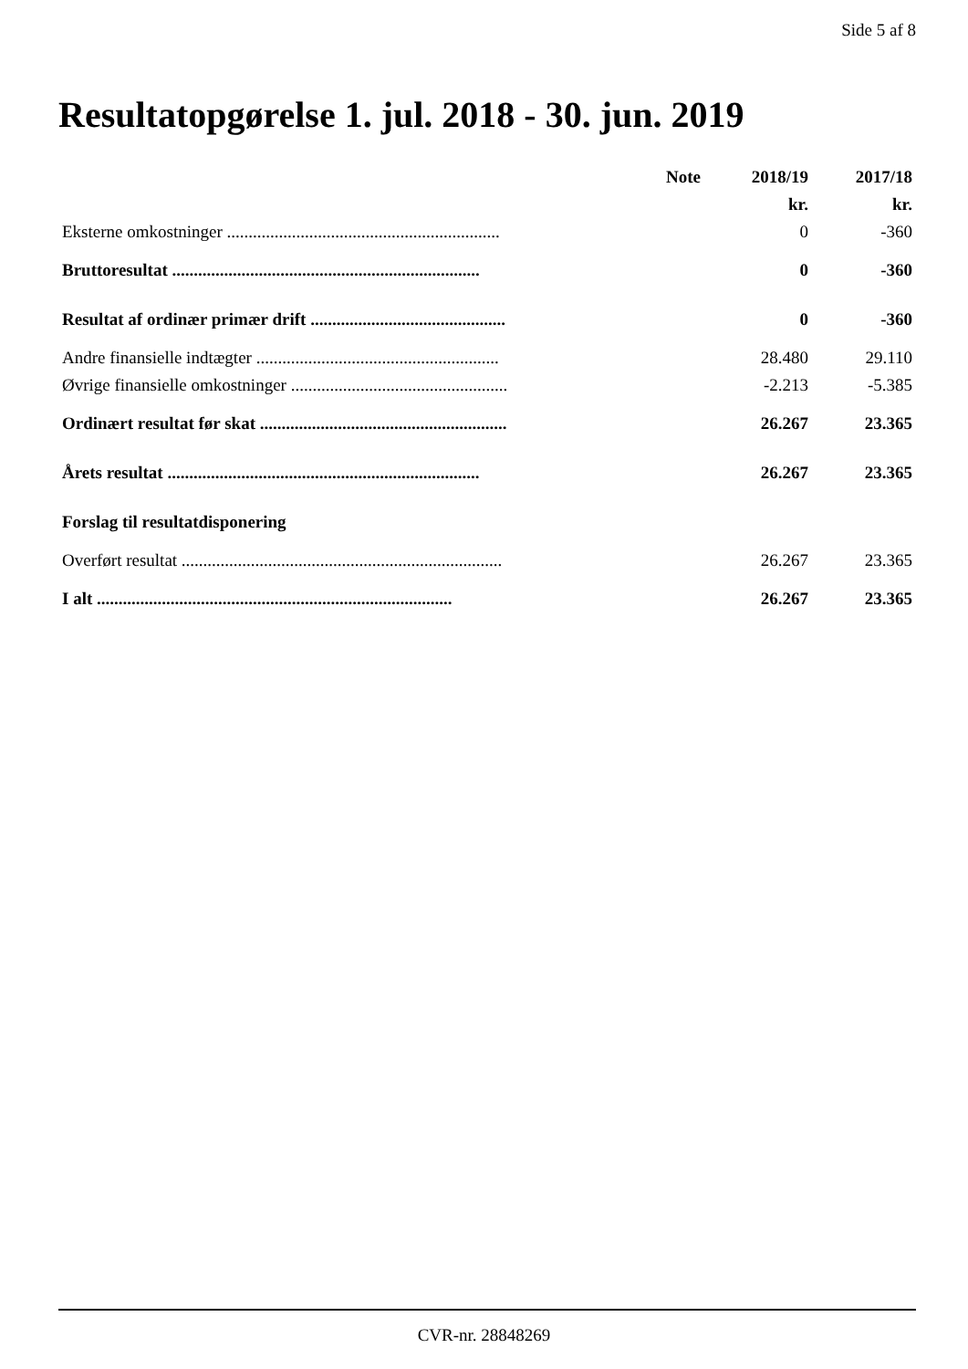Side 5 af 8
Resultatopgørelse 1. jul. 2018 - 30. jun. 2019
| | Note | 2018/19 | 2017/18 |
| --- | --- | --- | --- |
| | | kr. | kr. |
| Eksterne omkostninger ............................................................... | | 0 | -360 |
| Bruttoresultat ....................................................................... | | 0 | -360 |
| Resultat af ordinær primær drift ............................................. | | 0 | -360 |
| Andre finansielle indtægter ........................................................ | | 28.480 | 29.110 |
| Øvrige finansielle omkostninger .................................................. | | -2.213 | -5.385 |
| Ordinært resultat før skat ......................................................... | | 26.267 | 23.365 |
| Årets resultat ........................................................................ | | 26.267 | 23.365 |
| Forslag til resultatdisponering | | | |
| Overført resultat .......................................................................... | | 26.267 | 23.365 |
| I alt .................................................................................. | | 26.267 | 23.365 |
CVR-nr. 28848269